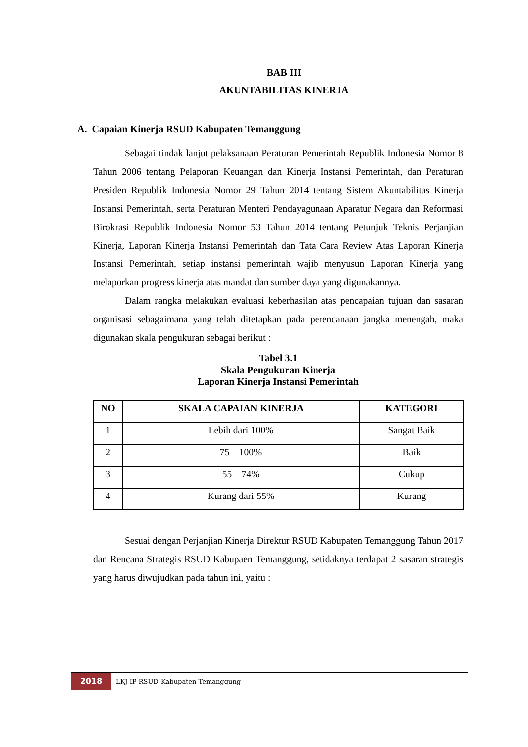BAB III
AKUNTABILITAS KINERJA
A. Capaian Kinerja RSUD Kabupaten Temanggung
Sebagai tindak lanjut pelaksanaan Peraturan Pemerintah Republik Indonesia Nomor 8 Tahun 2006 tentang Pelaporan Keuangan dan Kinerja Instansi Pemerintah, dan Peraturan Presiden Republik Indonesia Nomor 29 Tahun 2014 tentang Sistem Akuntabilitas Kinerja Instansi Pemerintah, serta Peraturan Menteri Pendayagunaan Aparatur Negara dan Reformasi Birokrasi Republik Indonesia Nomor 53 Tahun 2014 tentang Petunjuk Teknis Perjanjian Kinerja, Laporan Kinerja Instansi Pemerintah dan Tata Cara Review Atas Laporan Kinerja Instansi Pemerintah, setiap instansi pemerintah wajib menyusun Laporan Kinerja yang melaporkan progress kinerja atas mandat dan sumber daya yang digunakannya.
Dalam rangka melakukan evaluasi keberhasilan atas pencapaian tujuan dan sasaran organisasi sebagaimana yang telah ditetapkan pada perencanaan jangka menengah, maka digunakan skala pengukuran sebagai berikut :
Tabel 3.1
Skala Pengukuran Kinerja
Laporan Kinerja Instansi Pemerintah
| NO | SKALA CAPAIAN KINERJA | KATEGORI |
| --- | --- | --- |
| 1 | Lebih dari 100% | Sangat Baik |
| 2 | 75 – 100% | Baik |
| 3 | 55 – 74% | Cukup |
| 4 | Kurang dari 55% | Kurang |
Sesuai dengan Perjanjian Kinerja Direktur RSUD Kabupaten Temanggung Tahun 2017 dan Rencana Strategis RSUD Kabupaen Temanggung, setidaknya terdapat 2 sasaran strategis yang harus diwujudkan pada tahun ini, yaitu :
2018
LKJ IP RSUD Kabupaten Temanggung